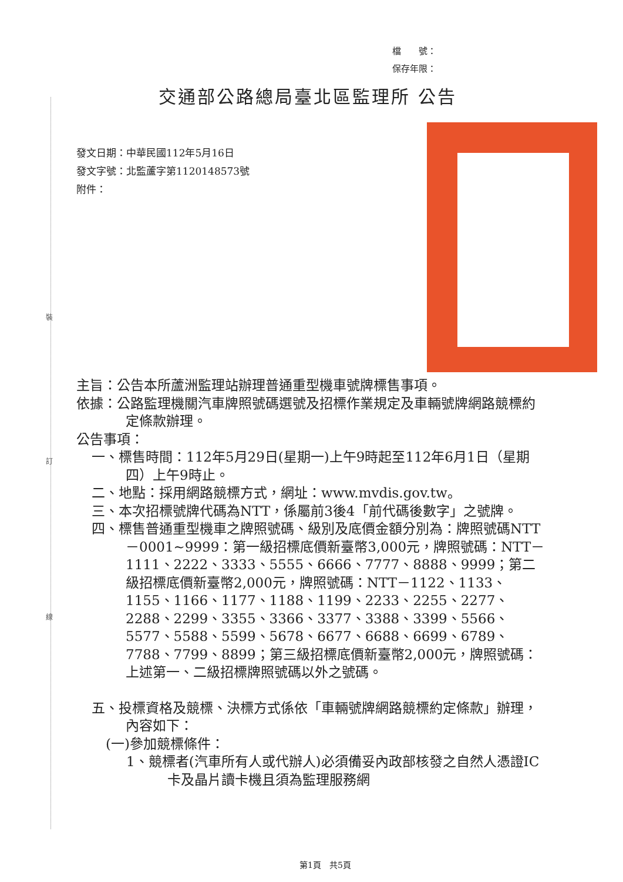裝
訂
線
檔　　號：
保存年限：
交通部公路總局臺北區監理所 公告
發文日期：中華民國112年5月16日
發文字號：北監蘆字第1120148573號
附件：
主旨：公告本所蘆洲監理站辦理普通重型機車號牌標售事項。
依據：公路監理機關汽車牌照號碼選號及招標作業規定及車輛號牌網路競標約定條款辦理。
公告事項：
一、標售時間：112年5月29日(星期一)上午9時起至112年6月1日（星期四）上午9時止。
二、地點：採用網路競標方式，網址：www.mvdis.gov.tw。
三、本次招標號牌代碼為NTT，係屬前3後4「前代碼後數字」之號牌。
四、標售普通重型機車之牌照號碼、級別及底價金額分別為：牌照號碼NTT－0001~9999：第一級招標底價新臺幣3,000元，牌照號碼：NTT－1111、2222、3333、5555、6666、7777、8888、9999；第二級招標底價新臺幣2,000元，牌照號碼：NTT－1122、1133、1155、1166、1177、1188、1199、2233、2255、2277、2288、2299、3355、3366、3377、3388、3399、5566、5577、5588、5599、5678、6677、6688、6699、6789、7788、7799、8899；第三級招標底價新臺幣2,000元，牌照號碼：上述第一、二級招標牌照號碼以外之號碼。
五、投標資格及競標、決標方式係依「車輛號牌網路競標約定條款」辦理，內容如下：
(一)參加競標條件：
1、競標者(汽車所有人或代辦人)必須備妥內政部核發之自然人憑證IC卡及晶片讀卡機且須為監理服務網
第1頁　共5頁